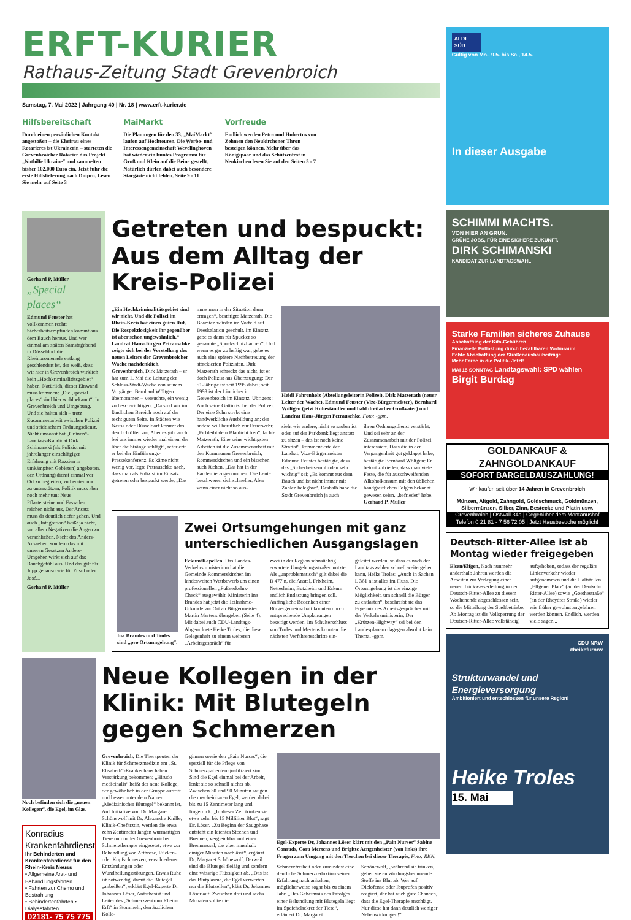ERFT-KURIER
Rathaus-Zeitung Stadt Grevenbroich
Samstag, 7. Mai 2022 | Jahrgang 40 | Nr. 18 | www.erft-kurier.de
Hilfsbereitschaft
Durch einen persönlichen Kontakt angestoßen – die Ehefrau eines Rotarieres ist Ukrainerin – starteten die Grevenbroicher Rotarier das Projekt „Nothilfe Ukraine“ und sammelten bisher 102.000 Euro ein. Jetzt fuhr die erste Hilfslieferung nach Dnipro. Lesen Sie mehr auf Seite 3
MaiMarkt
Die Planungen für den 33. „MaiMarkt“ laufen auf Hochtouren. Die Werbe- und Interessengemeinschaft Wevelinghoven hat wieder ein buntes Programm für Groß und Klein auf die Beine gestellt. Natürlich dürfen dabei auch besondere Stargäste nicht fehlen. Seite 9 - 11
Vorfreude
Endlich werden Petra und Hubertus von Zehmen den Neukirchener Thron besteigen können. Mehr über das Königspaar und das Schützenfest in Neukirchen lesen Sie auf den Seiten 5 - 7
Gerhard P. Müller
„Special places“
Edmund Feuster hat vollkommen recht: Sicherheitsempfinden kommt aus dem Bauch heraus. Und wer einmal am späten Samstagabend in Düsseldorf die Rheinpromenade entlang geschlendert ist, der weiß, dass wir hier in Grevenbroich wirklich kein „Hochkriminalitätsgebiet“ haben. Natürlich, dieser Einwand muss kommen: „Die ‚special places‘ sind hier wohlbekannt“. In Grevenbroich und Umgebung. Und sie halten sich – trotz Zusammenarbeit zwischen Polizei und städtischem Ordnungsdienst. Nicht umsonst hat „Grünen“-Landtags-Kandidat Dirk Schimanski (als Polizist mit jahrelanger einschlägiger Erfahrung mit Razzien in umkämpften Gebieten) angeboten, den Ordnungsdienst einmal vor Ort zu begleiten, zu beraten und zu unterstützen. Politik muss aber noch mehr tun: Neue Pflastersteine und Fassaden reichen nicht aus. Der Ansatz muss da deutlich tiefer gehen. Und auch „Integration“ heißt ja nicht, vor allem Negativen die Augen zu verschließen. Nicht das Anders-Aussehen, sondern das mit unseren Gesetzen Anders-Umgehen wirkt sich auf das Bauchgefühl aus. Und das gilt für Jupp genauso wie für Yusuf oder José...
Gerhard P. Müller
Getreten und bespuckt: Aus dem Alltag der Kreis-Polizei
„Ein Hochkriminalitätsgebiet sind wir nicht. Und die Polizei im Rhein-Kreis hat einen guten Ruf. Die Respektlosigkeit ihr gegenüber ist aber schon ungewöhnlich.“ Landrat Hans-Jürgen Petrauschke zeigte sich bei der Vorstellung des neuen Leiters der Grevenbroicher Wache nachdenklich.
Grevenbroich. Dirk Matzerath – er hat zum 1. Mai die Leitung der Schloss-Stadt-Wache von seinem Vorgänger Bernhard Wöltgen übernommen – versuchte, ein wenig zu beschwichtigen: „Da sind wir im ländlichen Bereich noch auf der recht guten Seite. In Städten wie Neuss oder Düsseldorf kommt das deutlich öfter vor. Aber es gibt auch bei uns immer wieder mal einen, der über die Stränge schlägt“, referierte er bei der Einführungs-Pressekonferenz. Es käme nicht wenig vor, legte Petrauschke nach, dass man als Polizist im Einsatz getreten oder bespuckt werde. „Das
muss man in der Situation dann ertragen“, bestätigte Matzerath. Die Beamten würden im Vorfeld auf Deeskalation geschult. Im Einsatz gebe es dann für Spucker so genannte „Spuckschutzhauben“. Und wenn es gar zu heftig war, gebe es auch eine spätere Nachbetreuung der attackierten Polizisten. Dirk Matzerath schreckt das nicht, ist er doch Polizist aus Überzeugung: Der 51-Jährige ist seit 1995 dabei; seit 1998 ist der Linnicher in Grevenbroich im Einsatz. Übrigens: Auch seine Gattin ist bei der Polizei. Der eine Sohn strebt eine handwerkliche Ausbildung an; der andere will beruflich zur Feuerwehr. „Er bleibt dem Blaulicht treu“, lachte Matzerath. Eine seine wichtigsten Arbeiten ist die Zusammenarbeit mit den Kommunen Grevenbroich, Rommerskirchen und ein bisschen auch Jüchen. „Das hat in der Pandemie zugenommen: Die Leute beschweren sich schneller. Aber wenn einer nicht so aus-
Heidi Fahrenholz (Abteilungsleiterin Polizei), Dirk Matzerath (neuer Leiter der Wache), Edmund Feuster (Vize-Bürgermeister), Bernhard Wöltgen (jetzt Ruheständler und bald dreifacher Großvater) und Landrat Hans-Jürgen Petrauschke. Foto: -gpm.
sieht wie andere, nicht so sauber ist oder auf der Parkbank liegt anstatt zu sitzen – das ist noch keine Straftat“, kommentierte der Landrat. Vize-Bürgermeister Edmund Feuster bestätigte, dass das „Sicherheitsempfinden sehr wichtig“ sei: „Es kommt aus dem Bauch und ist nicht immer mit Zahlen belegbar“. Deshalb habe die Stadt Grevenbroich ja auch
ihren Ordnungsdienst verstärkt. Und sei sehr an der Zusammenarbeit mit der Polizei interessiert. Dass die in der Vergangenheit gut geklappt habe, bestätigte Bernhard Wöltgen: Er betont zufrieden, dass man viele Feste, die für ausschweifenden Alkoholkonsum mit den üblichen handgreiflichen Folgen bekannt gewesen seien, „befriedet“ habe. Gerhard P. Müller
Ina Brandes und Troles sind „pro Ortsumgehung“.
Zwei Ortsumgehungen mit ganz unterschiedlichen Ausgangslagen
Eckum/Kapellen. Das Landes-Verkehrsministerium hat die Gemeinde Rommerskirchen im landesweiten Wettbewerb um einen professionellen „Fußverkehrs-Check“ ausgewählt. Ministerin Ina Brandes hat jetzt die Teilnahme-Urkunde vor Ort an Bürgermeister Martin Mertens übergeben (Seite 4). Mit dabei auch CDU-Landtags-Abgeordnete Heike Troles, die diese Gelegenheit zu einem weiteren „Arbeitsgespräch“ für
zwei in der Region sehnsüchtig erwartete Umgehungsstraßen nutzte. Als „unproblematisch“ gilt dabei die B 477 n, die Anstel, Frixheim, Nettesheim, Butzheim und Eckum endlich Entlastung bringen soll. Anfängliche Bedenken einer Bürgergemeinschaft konnten durch entsprechende Umplanungen beseitigt werden. Im Schulterschluss von Troles und Mertens konnten die nächsten Verfahrensschritte ein-
geleitet werden, so dass es nach den Landtagswahlen schnell weitergehen kann. Heike Troles: „Auch in Sachen L 361 n ist alles im Fluss. Die Ortsumgehung ist die einzige Möglichkeit, um schnell die Bürger zu entlasten“, beschreibt sie das Ergebnis des Arbeitsgespräches mit der Verkehrsministerin. Der „Krützen-Highway“ sei bei den Landesplanern dagegen absolut kein Thema. -gpm.
Noch befinden sich die „neuen Kollegen“, die Egel, im Glas.
Konradius Krankenfahrdienst
Ihr Behinderten und Krankenfahrdienst für den Rhein-Kreis Neuss
• Allgemeine Arzt- und Behandlungsfahrten
• Fahrten zur Chemo und Bestrahlung
• Behindertenfahrten • Dialysefahrten
02181- 75 75 775
Neue Kollegen in der Klinik: Mit Blutegeln gegen Schmerzen
Grevenbroich. Die Therapeuten der Klinik für Schmerzmedizin am „St. Elisabeth“-Krankenhaus haben Verstärkung bekommen: „Hirudo medicinalis“ heißt der neue Kollege, der gewöhnlich in der Gruppe auftritt und besser unter dem Namen „Medizinischer Blutegel“ bekannt ist. Auf Initiative von Dr. Margaret Schönewolf mit Dr. Alexandra Knille, Klinik-Chefärztin, werden die etwa zehn Zentimeter langen wurmartigen Tiere nun in der Grevenbroicher Schmerztherapie eingesetzt: etwa zur Behandlung von Arthrose, Rücken- oder Kopfschmerzen, verschiedenen Entzündungen oder Wundheilungsstörungen. Etwas Ruhe ist notwendig, damit die Blutegel „anbeißen“, erklärt Egel-Experte Dr. Johannes Löser, Anästhesist und Leiter des „Schmerzzentrum Rhein-Erft“ in Stommeln, den ärztlichen Kolle-
ginnen sowie den „Pain Nurses“, die speziell für die Pflege von Schmerzpatienten qualifiziert sind. Sind die Egel einmal bei der Arbeit, lenkt sie so schnell nichts ab. Zwischen 30 und 90 Minuten saugen die unscheinbaren Egel, werden dabei bis zu 15 Zentimeter lang und fingerdick. „In dieser Zeit trinken sie etwa zehn bis 15 Milliliter Blut“, sagt Dr. Löser. „Zu Beginn der Saugphase entsteht ein leichtes Stechen und Brennen, vergleichbar mit einer Brennnessel, das aber innerhalb einiger Minuten nachlässt“, ergänzt Dr. Margaret Schönewolf. Derweil sind die Blutegel fleißig und sondern eine wässrige Flüssigkeit ab. „Das ist das Blutplasma, die Egel verwerten nur die Blutzellen“, klärt Dr. Johannes Löser auf. Zwischen drei und sechs Monaten sollte die
Egel-Experte Dr. Johannes Löser klärt mit den „Pain Nurses“ Sabine Conrads, Cora Mertens und Brigitte Aengenheister (von links) ihre Fragen zum Umgang mit den Tierchen bei dieser Therapie. Foto: RKN.
Schmerzfreiheit oder zumindest eine deutliche Schmerzreduktion seiner Erfahrung nach anhalten, möglicherweise sogar bis zu einem Jahr. „Das Geheimnis des Erfolges einer Behandlung mit Blutegeln liegt im Speichelsekret der Tiere“, erläutert Dr. Margaret
Schönewolf, „während sie trinken, geben sie entzündungshemmende Stoffe ins Blut ab. Wer auf Diclofenac oder Ibuprofen positiv reagiert, der hat auch gute Chancen, dass die Egel-Therapie anschlägt. Nur diese hat dann deutlich weniger Nebenwirkungen!“
ALDI SÜD
Gültig von Mo., 9.5. bis Sa., 14.5.
In dieser Ausgabe
SCHIMMI MACHTS.
VON HIER AN GRÜN.
GRÜNE JOBS, FÜR EINE SICHERE ZUKUNFT.
DIRK SCHIMANSKI
KANDIDAT ZUR LANDTAGSWAHL
Starke Familien sicheres Zuhause
Abschaffung der Kita-Gebühren
Finanzielle Entlastung durch bezahlbaren Wohnraum
Echte Abschaffung der Straßenausbaubeiträge
Mehr Farbe in die Politik. Jetzt!
MAI 15 SONNTAG Landtagswahl: SPD wählen Birgit Burdag
GOLDANKAUF & ZAHNGOLDANKAUF
SOFORT BARGELDAUSZAHLUNG!
Wir kaufen seit über 14 Jahren in Grevenbroich
Münzen, Altgold, Zahngold, Goldschmuck, Goldmünzen, Silbermünzen, Silber, Zinn, Bestecke und Platin usw.
Grevenbroich | Ostwall 34a | Gegenüber dem Montanushof
Telefon 0 21 81 - 7 56 72 05 | Jetzt Hausbesuche möglich!
Deutsch-Ritter-Allee ist ab Montag wieder freigegeben
Elsen/Elfgen. Nach nunmehr anderthalb Jahren werden die Arbeiten zur Verlegung einer neuen Trinkwasserleitung in der Deutsch-Ritter-Allee zu diesem Wochenende abgeschlossen sein, so die Mitteilung der Stadtbetriebe. Ab Montag ist die Vollsperrung der Deutsch-Ritter-Allee vollständig aufgehoben, sodass der reguläre Linienverkehr wieder aufgenommen und die Haltstellen „Elfgener Platz“ (an der Deutsch-Ritter-Allee) sowie „Goethestraße“ (an der Rheydter Straße) wieder wie früher gewohnt angefahren werden können. Endlich, werden viele sagen...
CDU NRW
#heikefürnrw
Strukturwandel und Energieversorgung
Ambitioniert und entschlossen für unsere Region!
Heike Troles
15. Mai